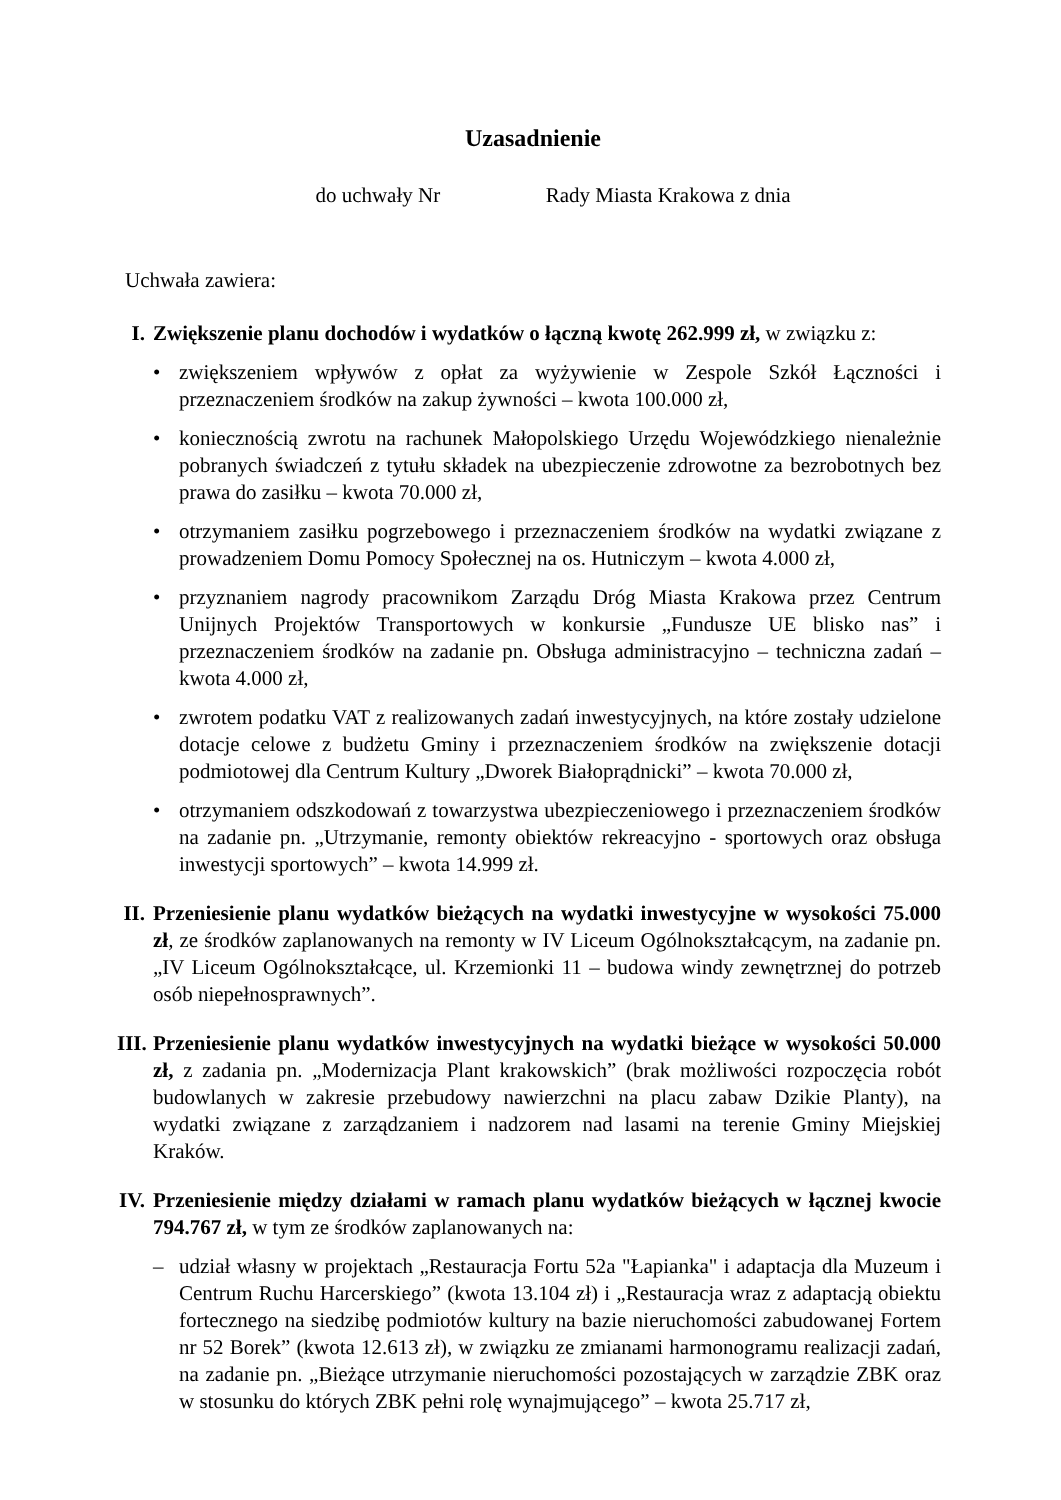Uzasadnienie
do uchwały Nr Rady Miasta Krakowa z dnia
Uchwała zawiera:
I. Zwiększenie planu dochodów i wydatków o łączną kwotę 262.999 zł, w związku z:
• zwiększeniem wpływów z opłat za wyżywienie w Zespole Szkół Łączności i przeznaczeniem środków na zakup żywności – kwota 100.000 zł,
• koniecznością zwrotu na rachunek Małopolskiego Urzędu Wojewódzkiego nienależnie pobranych świadczeń z tytułu składek na ubezpieczenie zdrowotne za bezrobotnych bez prawa do zasiłku – kwota 70.000 zł,
• otrzymaniem zasiłku pogrzebowego i przeznaczeniem środków na wydatki związane z prowadzeniem Domu Pomocy Społecznej na os. Hutniczym – kwota 4.000 zł,
• przyznaniem nagrody pracownikom Zarządu Dróg Miasta Krakowa przez Centrum Unijnych Projektów Transportowych w konkursie „Fundusze UE blisko nas” i przeznaczeniem środków na zadanie pn. Obsługa administracyjno – techniczna zadań – kwota 4.000 zł,
• zwrotem podatku VAT z realizowanych zadań inwestycyjnych, na które zostały udzielone dotacje celowe z budżetu Gminy i przeznaczeniem środków na zwiększenie dotacji podmiotowej dla Centrum Kultury „Dworek Białoprądnicki” – kwota 70.000 zł,
• otrzymaniem odszkodowań z towarzystwa ubezpieczeniowego i przeznaczeniem środków na zadanie pn. „Utrzymanie, remonty obiektów rekreacyjno - sportowych oraz obsługa inwestycji sportowych” – kwota 14.999 zł.
II.
Przeniesienie planu wydatków bieżących na wydatki inwestycyjne w wysokości 75.000 zł, ze środków zaplanowanych na remonty w IV Liceum Ogólnokształcącym, na zadanie pn. „IV Liceum Ogólnokształcące, ul. Krzemionki 11 – budowa windy zewnętrznej do potrzeb osób niepełnosprawnych”.
III.
Przeniesienie planu wydatków inwestycyjnych na wydatki bieżące w wysokości 50.000 zł, z zadania pn. „Modernizacja Plant krakowskich” (brak możliwości rozpoczęcia robót budowlanych w zakresie przebudowy nawierzchni na placu zabaw Dzikie Planty), na wydatki związane z zarządzaniem i nadzorem nad lasami na terenie Gminy Miejskiej Kraków.
IV.
Przeniesienie między działami w ramach planu wydatków bieżących w łącznej kwocie 794.767 zł, w tym ze środków zaplanowanych na:
– udział własny w projektach „Restauracja Fortu 52a "Łapianka" i adaptacja dla Muzeum i Centrum Ruchu Harcerskiego” (kwota 13.104 zł) i „Restauracja wraz z adaptacją obiektu fortecznego na siedzibę podmiotów kultury na bazie nieruchomości zabudowanej Fortem nr 52 Borek” (kwota 12.613 zł), w związku ze zmianami harmonogramu realizacji zadań, na zadanie pn. „Bieżące utrzymanie nieruchomości pozostających w zarządzie ZBK oraz w stosunku do których ZBK pełni rolę wynajmującego” – kwota 25.717 zł,